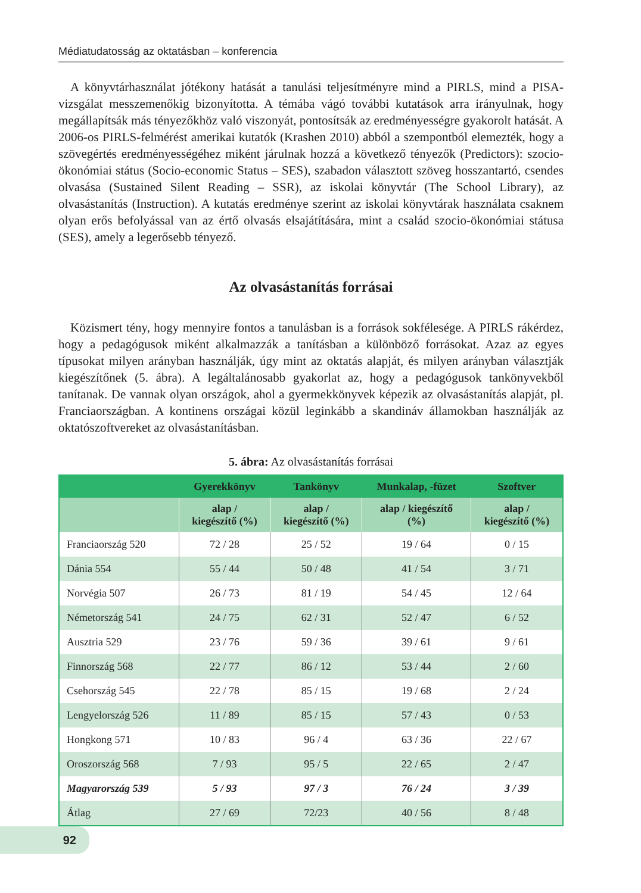Médiatudatosság az oktatásban – konferencia
A könyvtárhasználat jótékony hatását a tanulási teljesítményre mind a PIRLS, mind a PISA-vizsgálat messzemenőkig bizonyította. A témába vágó további kutatások arra irányulnak, hogy megállapítsák más tényezőkhöz való viszonyát, pontosítsák az eredményességre gyakorolt hatását. A 2006-os PIRLS-felmérést amerikai kutatók (Krashen 2010) abból a szempontból elemezték, hogy a szövegértés eredményességéhez miként járulnak hozzá a következő tényezők (Predictors): szocio-ökonómiai státus (Socio-economic Status – SES), szabadon választott szöveg hosszantartó, csendes olvasása (Sustained Silent Reading – SSR), az iskolai könyvtár (The School Library), az olvasástanítás (Instruction). A kutatás eredménye szerint az iskolai könyvtárak használata csaknem olyan erős befolyással van az értő olvasás elsajátítására, mint a család szocio-ökonómiai státusa (SES), amely a legerősebb tényező.
Az olvasástanítás forrásai
Közismert tény, hogy mennyire fontos a tanulásban is a források sokfélesége. A PIRLS rákérdez, hogy a pedagógusok miként alkalmazzák a tanításban a különböző forrásokat. Azaz az egyes típusokat milyen arányban használják, úgy mint az oktatás alapját, és milyen arányban választják kiegészítőnek (5. ábra). A legáltalánosabb gyakorlat az, hogy a pedagógusok tankönyvekből tanítanak. De vannak olyan országok, ahol a gyermekkönyvek képezik az olvasástanítás alapját, pl. Franciaországban. A kontinens országai közül leginkább a skandináv államokban használják az oktatószoftvereket az olvasástanításban.
5. ábra: Az olvasástanítás forrásai
| | Gyerekkönyv | Tankönyv | Munkalap, -füzet | Szoftver |
| --- | --- | --- | --- | --- |
| | alap / kiegészítő (%) | alap / kiegészítő (%) | alap / kiegészítő (%) | alap / kiegészítő (%) |
| Franciaország 520 | 72 / 28 | 25 / 52 | 19 / 64 | 0 / 15 |
| Dánia 554 | 55 / 44 | 50 / 48 | 41 / 54 | 3 / 71 |
| Norvégia 507 | 26 / 73 | 81 / 19 | 54 / 45 | 12 / 64 |
| Németország 541 | 24 / 75 | 62 / 31 | 52 / 47 | 6 / 52 |
| Ausztria 529 | 23 / 76 | 59 / 36 | 39 / 61 | 9 / 61 |
| Finnország 568 | 22 / 77 | 86 / 12 | 53 / 44 | 2 / 60 |
| Csehország 545 | 22 / 78 | 85 / 15 | 19 / 68 | 2 / 24 |
| Lengyelország 526 | 11 / 89 | 85 / 15 | 57 / 43 | 0 / 53 |
| Hongkong 571 | 10 / 83 | 96 / 4 | 63 / 36 | 22 / 67 |
| Oroszország 568 | 7 / 93 | 95 / 5 | 22 / 65 | 2 / 47 |
| Magyarország 539 | 5 / 93 | 97 / 3 | 76 / 24 | 3 / 39 |
| Átlag | 27 / 69 | 72/23 | 40 / 56 | 8 / 48 |
92